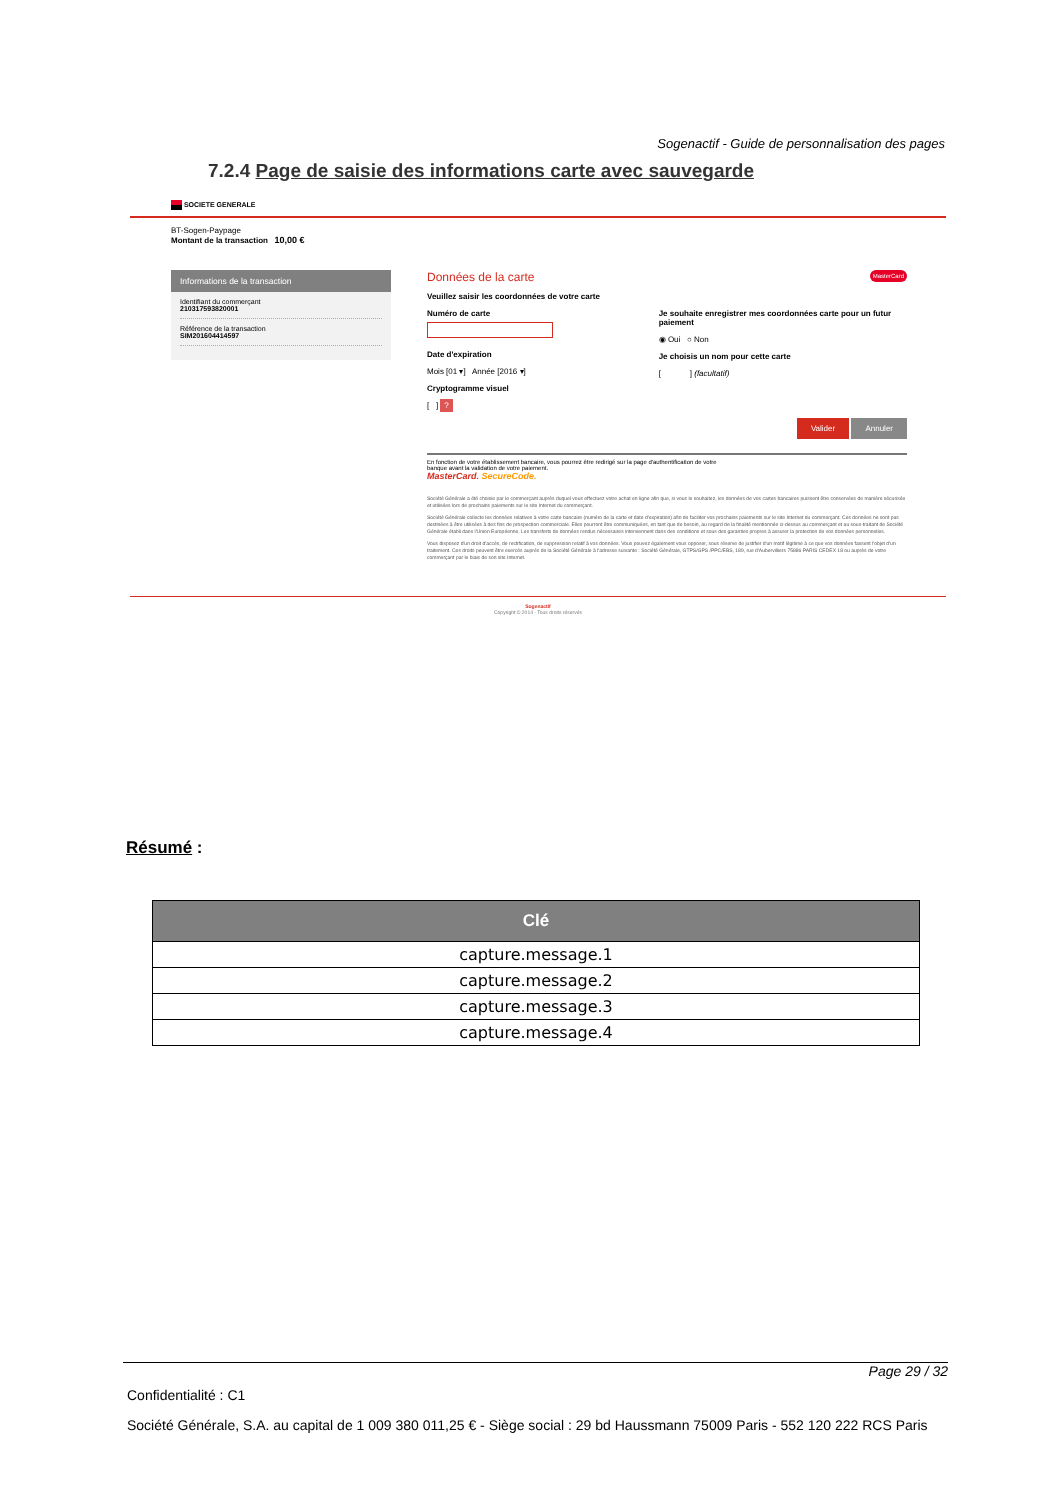Sogenactif - Guide de personnalisation des pages
7.2.4 Page de saisie des informations carte avec sauvegarde
SOCIETE GENERALE
BT-Sogen-Paypage
Montant de la transaction 10,00 €
Informations de la transaction
Identifiant du commerçant
210317593820001
Référence de la transaction
SIM201604414597
Données de la carte MasterCard
Veuillez saisir les coordonnées de votre carte
Numéro de carte
Date d'expiration
Mois [01 ▾] Année [2016 ▾]
Cryptogramme visuel
[ ] ?
Je souhaite enregistrer mes coordonnées carte pour un futur paiement
◉ Oui ○ Non
Je choisis un nom pour cette carte
[ ] (facultatif)
Valider Annuler
En fonction de votre établissement bancaire, vous pourrez être redirigé sur la page d'authentification de votre
banque avant la validation de votre paiement.
MasterCard. SecureCode.
Société Générale a été choisie par le commerçant auprès duquel vous effectuez votre achat en ligne afin que, si vous le souhaitez, les données de vos cartes bancaires puissent être conservées de manière sécurisée et utilisées lors de prochains paiements sur le site Internet du commerçant.
Société Générale collecte les données relatives à votre carte bancaire (numéro de la carte et date d'expiration) afin de faciliter vos prochains paiements sur le site Internet du commerçant. Ces données ne sont pas destinées à être utilisées à des fins de prospection commerciale. Elles pourront être communiquées, en tant que de besoin, au regard de la finalité mentionnée ci-dessus au commerçant et au sous-traitant de Société Générale établi dans l'Union Européenne. Les transferts de données rendus nécessaires interviennent dans des conditions et sous des garanties propres à assurer la protection de vos données personnelles.
Vous disposez d'un droit d'accès, de rectification, de suppression relatif à vos données. Vous pouvez également vous opposer, sous réserve de justifier d'un motif légitime à ce que vos données fassent l'objet d'un traitement. Ces droits peuvent être exercés auprès de la Société Générale à l'adresse suivante : Société Générale, GTPS/GPS /PPC/EBS, 189, rue d'Aubervilliers 75886 PARIS CEDEX 18 ou auprès de votre commerçant par le biais de son site Internet.
Sogenactif
Copyright © 2014 - Tous droits réservés
Résumé :
| Clé |
| --- |
| capture.message.1 |
| capture.message.2 |
| capture.message.3 |
| capture.message.4 |
Page 29 / 32
Confidentialité : C1
Société Générale, S.A. au capital de 1 009 380 011,25 € - Siège social : 29 bd Haussmann 75009 Paris - 552 120 222 RCS Paris